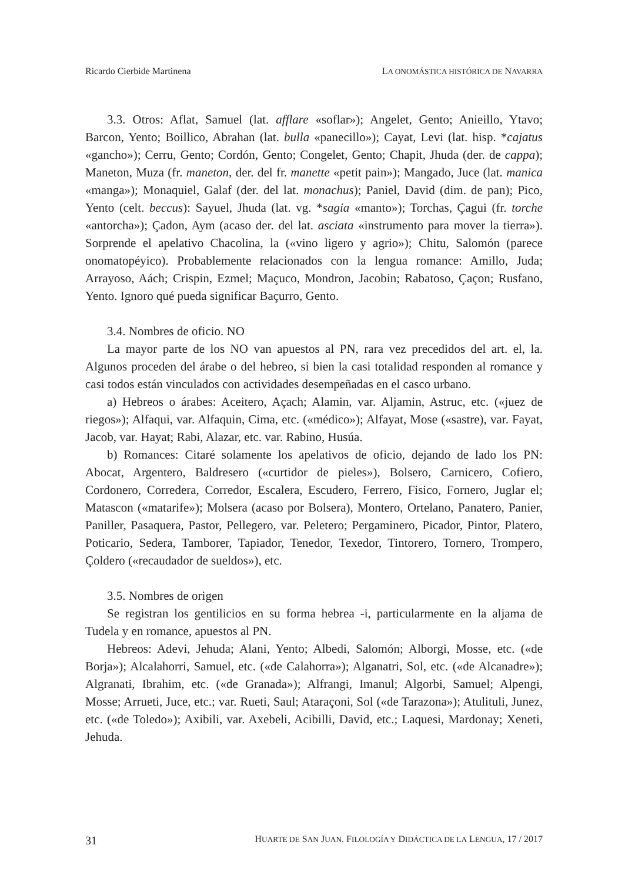Ricardo Cierbide Martinena LA ONOMÁSTICA HISTÓRICA DE NAVARRA
3.3. Otros: Aflat, Samuel (lat. afflare «soflar»); Angelet, Gento; Anieillo, Ytavo; Barcon, Yento; Boillico, Abrahan (lat. bulla «panecillo»); Cayat, Levi (lat. hisp. *cajatus «gancho»); Cerru, Gento; Cordón, Gento; Congelet, Gento; Chapit, Jhuda (der. de cappa); Maneton, Muza (fr. maneton, der. del fr. manette «petit pain»); Mangado, Juce (lat. manica «manga»); Monaquiel, Galaf (der. del lat. monachus); Paniel, David (dim. de pan); Pico, Yento (celt. beccus): Sayuel, Jhuda (lat. vg. *sagia «manto»); Torchas, Çagui (fr. torche «antorcha»); Çadon, Aym (acaso der. del lat. asciata «instrumento para mover la tierra»). Sorprende el apelativo Chacolina, la («vino ligero y agrio»); Chitu, Salomón (parece onomatopéyico). Probablemente relacionados con la lengua romance: Amillo, Juda; Arrayoso, Aách; Crispin, Ezmel; Maçuco, Mondron, Jacobin; Rabatoso, Çaçon; Rusfano, Yento. Ignoro qué pueda significar Baçurro, Gento.
3.4. Nombres de oficio. NO
La mayor parte de los NO van apuestos al PN, rara vez precedidos del art. el, la. Algunos proceden del árabe o del hebreo, si bien la casi totalidad responden al romance y casi todos están vinculados con actividades desempeñadas en el casco urbano.
a) Hebreos o árabes: Aceitero, Açach; Alamin, var. Aljamin, Astruc, etc. («juez de riegos»); Alfaqui, var. Alfaquin, Cima, etc. («médico»); Alfayat, Mose («sastre), var. Fayat, Jacob, var. Hayat; Rabi, Alazar, etc. var. Rabino, Husúa.
b) Romances: Citaré solamente los apelativos de oficio, dejando de lado los PN: Abocat, Argentero, Baldresero («curtidor de pieles»), Bolsero, Carnicero, Cofiero, Cordonero, Corredera, Corredor, Escalera, Escudero, Ferrero, Fisico, Fornero, Juglar el; Matascon («matarife»); Molsera (acaso por Bolsera), Montero, Ortelano, Panatero, Panier, Paniller, Pasaquera, Pastor, Pellegero, var. Peletero; Pergaminero, Picador, Pintor, Platero, Poticario, Sedera, Tamborer, Tapiador, Tenedor, Texedor, Tintorero, Tornero, Trompero, Çoldero («recaudador de sueldos»), etc.
3.5. Nombres de origen
Se registran los gentilicios en su forma hebrea -i, particularmente en la aljama de Tudela y en romance, apuestos al PN.
Hebreos: Adevi, Jehuda; Alani, Yento; Albedi, Salomón; Alborgi, Mosse, etc. («de Borja»); Alcalahorri, Samuel, etc. («de Calahorra»); Alganatri, Sol, etc. («de Alcanadre»); Algranati, Ibrahim, etc. («de Granada»); Alfrangi, Imanul; Algorbi, Samuel; Alpengi, Mosse; Arrueti, Juce, etc.; var. Rueti, Saul; Ataraçoni, Sol («de Tarazona»); Atulituli, Junez, etc. («de Toledo»); Axibili, var. Axebeli, Acibilli, David, etc.; Laquesi, Mardonay; Xeneti, Jehuda.
31 HUARTE DE SAN JUAN. FILOLOGÍA Y DIDÁCTICA DE LA LENGUA, 17 / 2017